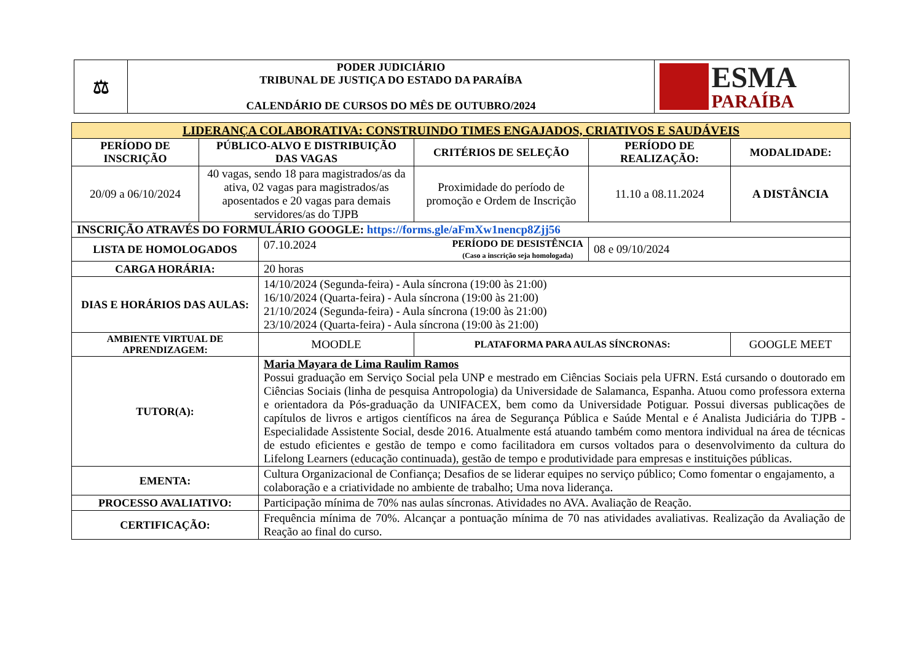| ⚖ | PODER JUDICIÁRIO TRIBUNAL DE JUSTIÇA DO ESTADO DA PARAÍBA CALENDÁRIO DE CURSOS DO MÊS DE OUTUBRO/2024 | ESMA PARAÍBA |
| LIDERANÇA COLABORATIVA: CONSTRUINDO TIMES ENGAJADOS, CRIATIVOS E SAUDÁVEIS | | | | | |
| PERÍODO DE INSCRIÇÃO | PÚBLICO-ALVO E DISTRIBUIÇÃO DAS VAGAS | | CRITÉRIOS DE SELEÇÃO | PERÍODO DE REALIZAÇÃO: | MODALIDADE: |
| 20/09 a 06/10/2024 | 40 vagas, sendo 18 para magistrados/as da ativa, 02 vagas para magistrados/as aposentados e 20 vagas para demais servidores/as do TJPB | | Proximidade do período de promoção e Ordem de Inscrição | 11.10 a 08.11.2024 | A DISTÂNCIA |
| INSCRIÇÃO ATRAVÉS DO FORMULÁRIO GOOGLE: https://forms.gle/aFmXw1nencp8Zjj56 | | | | | |
| LISTA DE HOMOLOGADOS | | 07.10.2024 PERÍODO DE DESISTÊNCIA (Caso a inscrição seja homologada) | | 08 e 09/10/2024 | |
| CARGA HORÁRIA: | | 20 horas | | | |
| DIAS E HORÁRIOS DAS AULAS: | | 14/10/2024 (Segunda-feira) - Aula síncrona (19:00 às 21:00) 16/10/2024 (Quarta-feira) - Aula síncrona (19:00 às 21:00) 21/10/2024 (Segunda-feira) - Aula síncrona (19:00 às 21:00) 23/10/2024 (Quarta-feira) - Aula síncrona (19:00 às 21:00) | | | |
| AMBIENTE VIRTUAL DE APRENDIZAGEM: | | MOODLE | PLATAFORMA PARA AULAS SÍNCRONAS: | | GOOGLE MEET |
| TUTOR(A): | | Maria Mayara de Lima Raulim Ramos Possui graduação em Serviço Social pela UNP e mestrado em Ciências Sociais pela UFRN. Está cursando o doutorado em Ciências Sociais (linha de pesquisa Antropologia) da Universidade de Salamanca, Espanha. Atuou como professora externa e orientadora da Pós-graduação da UNIFACEX, bem como da Universidade Potiguar. Possui diversas publicações de capítulos de livros e artigos científicos na área de Segurança Pública e Saúde Mental e é Analista Judiciária do TJPB - Especialidade Assistente Social, desde 2016. Atualmente está atuando também como mentora individual na área de técnicas de estudo eficientes e gestão de tempo e como facilitadora em cursos voltados para o desenvolvimento da cultura do Lifelong Learners (educação continuada), gestão de tempo e produtividade para empresas e instituições públicas. | | | |
| EMENTA: | | Cultura Organizacional de Confiança; Desafios de se liderar equipes no serviço público; Como fomentar o engajamento, a colaboração e a criatividade no ambiente de trabalho; Uma nova liderança. | | | |
| PROCESSO AVALIATIVO: | | Participação mínima de 70% nas aulas síncronas. Atividades no AVA. Avaliação de Reação. | | | |
| CERTIFICAÇÃO: | | Frequência mínima de 70%. Alcançar a pontuação mínima de 70 nas atividades avaliativas. Realização da Avaliação de Reação ao final do curso. | | | |